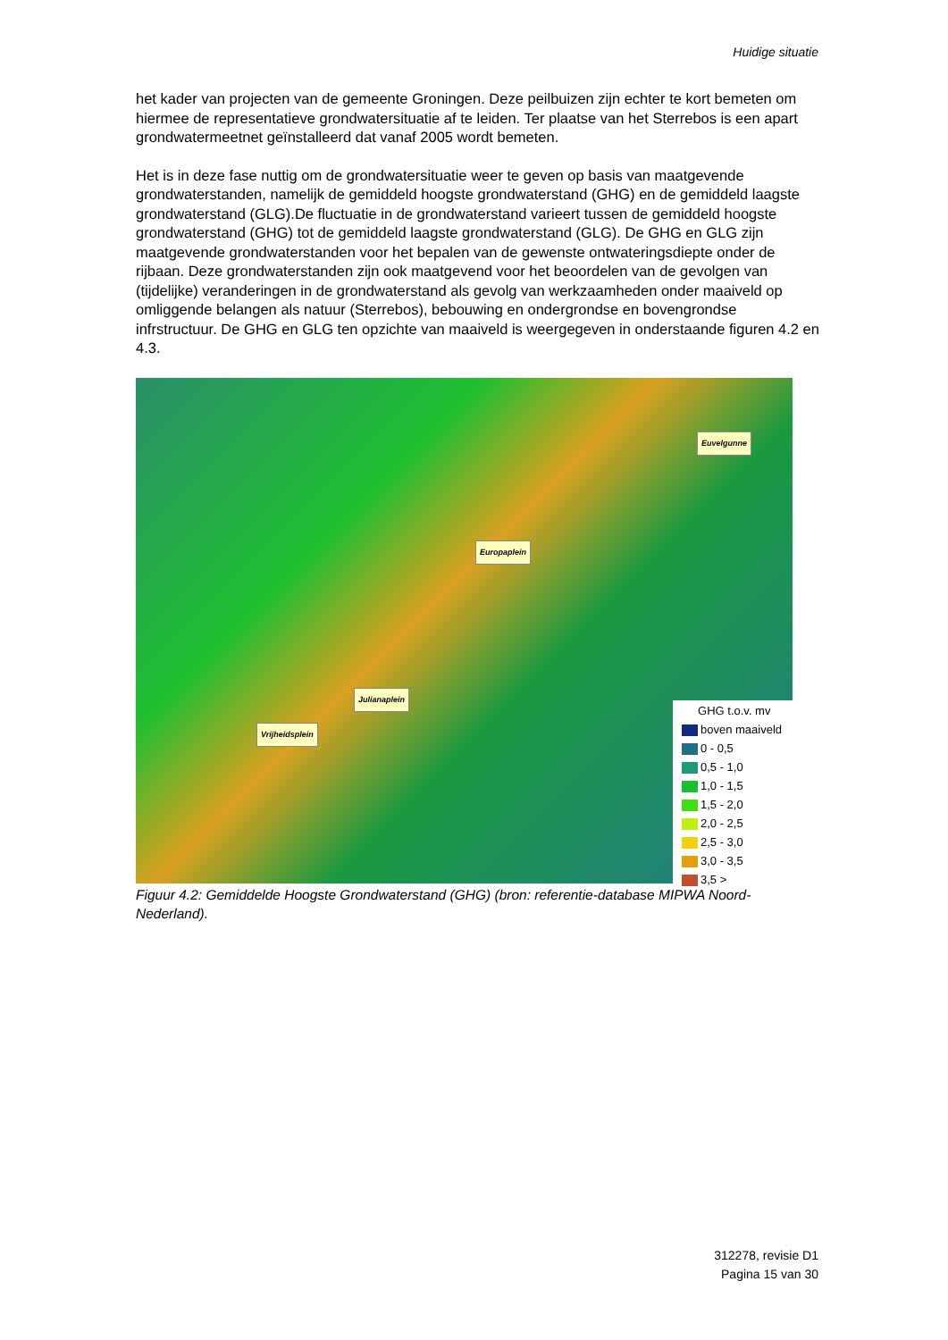Huidige situatie
het kader van projecten van de gemeente Groningen. Deze peilbuizen zijn echter te kort bemeten om hiermee de representatieve grondwatersituatie af te leiden. Ter plaatse van het Sterrebos is een apart grondwatermeetnet geïnstalleerd dat vanaf 2005 wordt bemeten.
Het is in deze fase nuttig om de grondwatersituatie weer te geven op basis van maatgevende grondwaterstanden, namelijk de gemiddeld hoogste grondwaterstand (GHG) en de gemiddeld laagste grondwaterstand (GLG).De fluctuatie in de grondwaterstand varieert tussen de gemiddeld hoogste grondwaterstand (GHG) tot de gemiddeld laagste grondwaterstand (GLG). De GHG en GLG zijn maatgevende grondwaterstanden voor het bepalen van de gewenste ontwateringsdiepte onder de rijbaan. Deze grondwaterstanden zijn ook maatgevend voor het beoordelen van de gevolgen van (tijdelijke) veranderingen in de grondwaterstand als gevolg van werkzaamheden onder maaiveld op omliggende belangen als natuur (Sterrebos), bebouwing en ondergrondse en bovengrondse infrstructuur. De GHG en GLG ten opzichte van maaiveld is weergegeven in onderstaande figuren 4.2 en 4.3.
Euvelgunne
Europaplein
Julianaplein
Vrijheidsplein
GHG t.o.v. mv
boven maaiveld
0 - 0,5
0,5 - 1,0
1,0 - 1,5
1,5 - 2,0
2,0 - 2,5
2,5 - 3,0
3,0 - 3,5
3,5 >
Figuur 4.2: Gemiddelde Hoogste Grondwaterstand (GHG) (bron: referentie-database MIPWA Noord-Nederland).
312278, revisie D1
Pagina 15 van 30